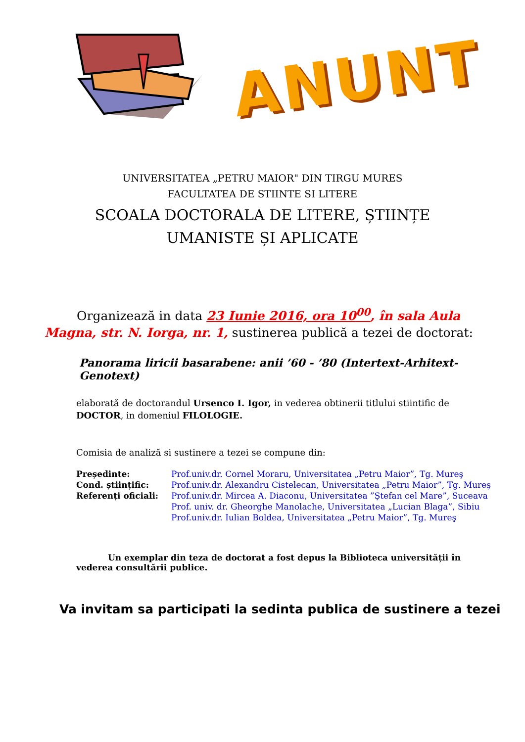ANUNT
UNIVERSITATEA „PETRU MAIOR" DIN TIRGU MURES
FACULTATEA DE STIINTE SI LITERE
SCOALA DOCTORALA DE LITERE, ȘTIINȚE
UMANISTE ȘI APLICATE
Organizează in data 23 Iunie 2016, ora 10<sup>00</sup>, în sala Aula Magna, str. N. Iorga, nr. 1, sustinerea publică a tezei de doctorat:
Panorama liricii basarabene: anii ’60 - ’80 (Intertext-Arhitext-Genotext)
elaborată de doctorandul Ursenco I. Igor, in vederea obtinerii titlului stiintific de DOCTOR, in domeniul FILOLOGIE.
Comisia de analiză si sustinere a tezei se compune din:
| Președinte: | Prof.univ.dr. Cornel Moraru, Universitatea „Petru Maior”, Tg. Mureş |
| Cond. științific: | Prof.univ.dr. Alexandru Cistelecan, Universitatea „Petru Maior”, Tg. Mureş |
| Referenți oficiali: | Prof.univ.dr. Mircea A. Diaconu, Universitatea ”Ştefan cel Mare”, Suceava |
| | Prof. univ. dr. Gheorghe Manolache, Universitatea „Lucian Blaga”, Sibiu |
| | Prof.univ.dr. Iulian Boldea, Universitatea „Petru Maior”, Tg. Mureş |
Un exemplar din teza de doctorat a fost depus la Biblioteca universității în vederea consultării publice.
Va invitam sa participati la sedinta publica de sustinere a tezei